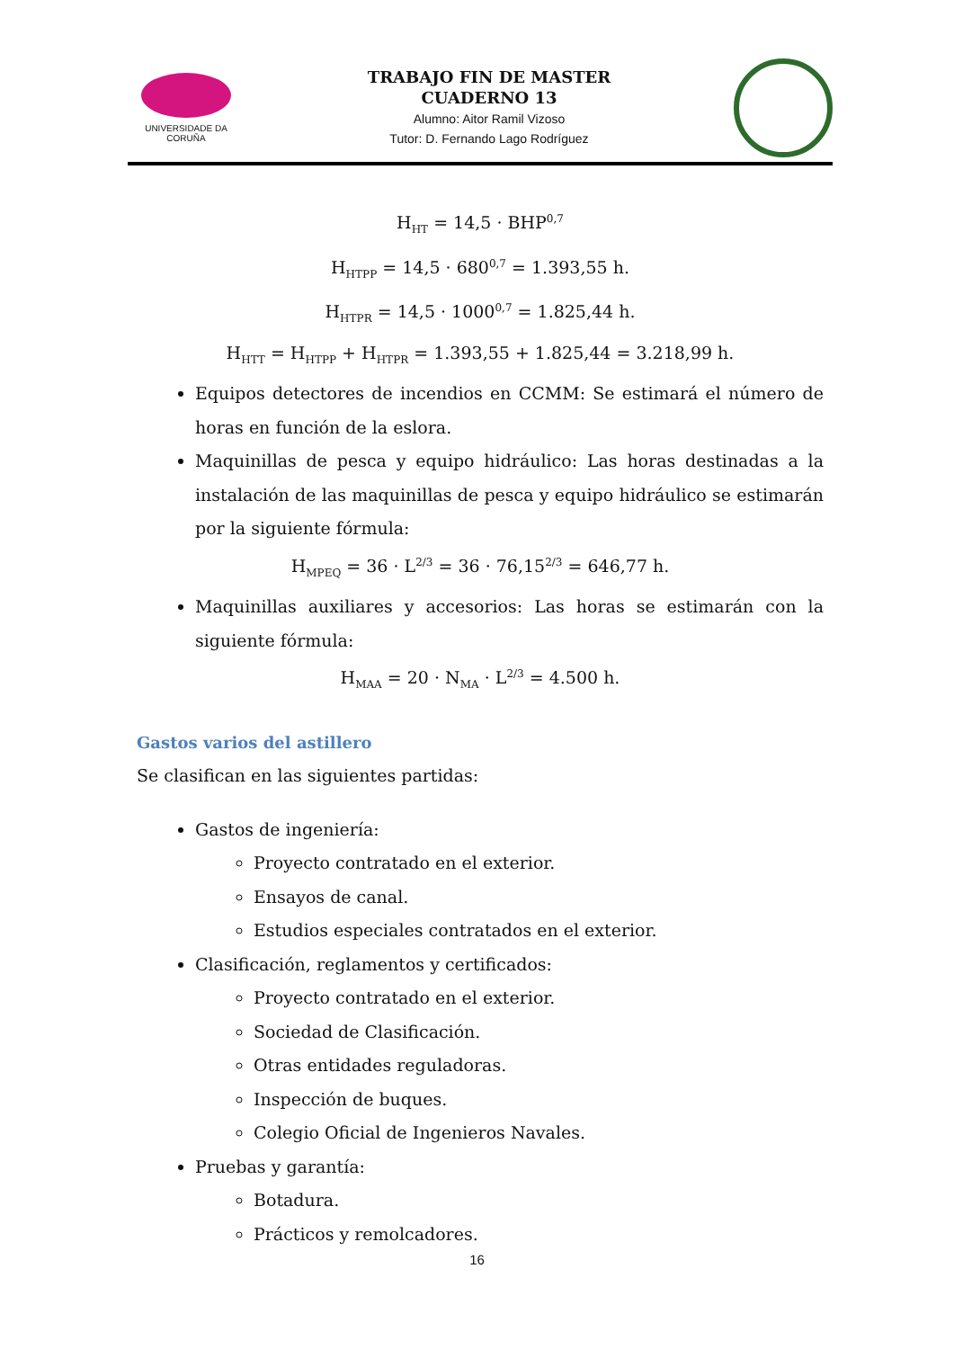UNIVERSIDADE DA CORUÑA
TRABAJO FIN DE MASTER
CUADERNO 13
Alumno: Aitor Ramil Vizoso
Tutor: D. Fernando Lago Rodríguez
H<sub>HT</sub> = 14,5 · BHP<sup>0,7</sup>
H<sub>HTPP</sub> = 14,5 · 680<sup>0,7</sup> = 1.393,55 h.
H<sub>HTPR</sub> = 14,5 · 1000<sup>0,7</sup> = 1.825,44 h.
H<sub>HTT</sub> = H<sub>HTPP</sub> + H<sub>HTPR</sub> = 1.393,55 + 1.825,44 = 3.218,99 h.
Equipos detectores de incendios en CCMM: Se estimará el número de horas en función de la eslora.
Maquinillas de pesca y equipo hidráulico: Las horas destinadas a la instalación de las maquinillas de pesca y equipo hidráulico se estimarán por la siguiente fórmula:
H<sub>MPEQ</sub> = 36 · L<sup>2/3</sup> = 36 · 76,15<sup>2/3</sup> = 646,77 h.
Maquinillas auxiliares y accesorios: Las horas se estimarán con la siguiente fórmula:
H<sub>MAA</sub> = 20 · N<sub>MA</sub> · L<sup>2/3</sup> = 4.500 h.
Gastos varios del astillero
Se clasifican en las siguientes partidas:
Gastos de ingeniería:
Proyecto contratado en el exterior.
Ensayos de canal.
Estudios especiales contratados en el exterior.
Clasificación, reglamentos y certificados:
Proyecto contratado en el exterior.
Sociedad de Clasificación.
Otras entidades reguladoras.
Inspección de buques.
Colegio Oficial de Ingenieros Navales.
Pruebas y garantía:
Botadura.
Prácticos y remolcadores.
16